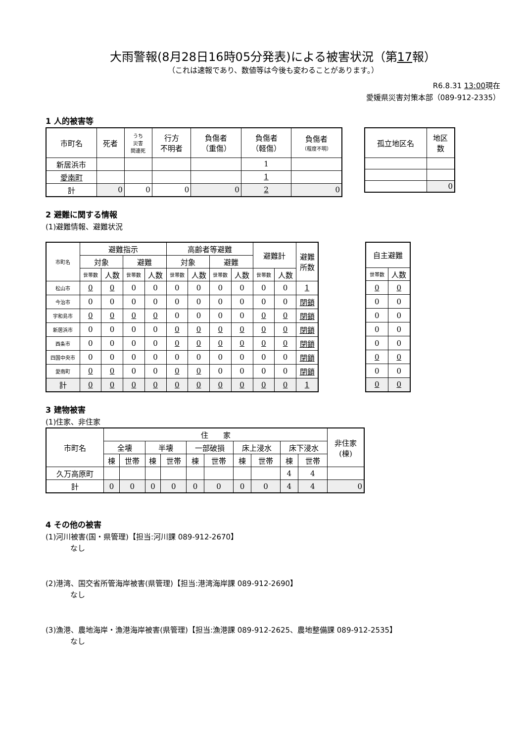大雨警報(8月28日16時05分発表)による被害状況（第17報）
（これは速報であり、数値等は今後も変わることがあります。）
R6.8.31 13:00現在
愛媛県災害対策本部（089-912-2335）
1 人的被害等
| 市町名 | 死者 | うち 災害 関連死 | 行方 不明者 | 負傷者 （重傷） | 負傷者 （軽傷） | 負傷者 （程度不明） |
| 新居浜市 | | | | | 1 | |
| 愛南町 | | | | | 1 | |
| 計 | 0 | 0 | 0 | 0 | 2 | 0 |
| 孤立地区名 | 地区 数 |
| | 0 |
2 避難に関する情報
(1)避難情報、避難状況
| 市町名 | 避難指示 | | | | 高齢者等避難 | | | | 避難計 | | 避難 所数 |
| | 対象 | | 避難 | | 対象 | | 避難 | | | | |
| | 世帯数 | 人数 | 世帯数 | 人数 | 世帯数 | 人数 | 世帯数 | 人数 | 世帯数 | 人数 | |
| 松山市 | 0 | 0 | 0 | 0 | 0 | 0 | 0 | 0 | 0 | 0 | 1 |
| 今治市 | 0 | 0 | 0 | 0 | 0 | 0 | 0 | 0 | 0 | 0 | 閉鎖 |
| 宇和島市 | 0 | 0 | 0 | 0 | 0 | 0 | 0 | 0 | 0 | 0 | 閉鎖 |
| 新居浜市 | 0 | 0 | 0 | 0 | 0 | 0 | 0 | 0 | 0 | 0 | 閉鎖 |
| 西条市 | 0 | 0 | 0 | 0 | 0 | 0 | 0 | 0 | 0 | 0 | 閉鎖 |
| 四国中央市 | 0 | 0 | 0 | 0 | 0 | 0 | 0 | 0 | 0 | 0 | 閉鎖 |
| 愛南町 | 0 | 0 | 0 | 0 | 0 | 0 | 0 | 0 | 0 | 0 | 閉鎖 |
| 計 | 0 | 0 | 0 | 0 | 0 | 0 | 0 | 0 | 0 | 0 | 1 |
| 自主避難 | |
| 世帯数 | 人数 |
| 0 | 0 |
| 0 | 0 |
| 0 | 0 |
| 0 | 0 |
| 0 | 0 |
| 0 | 0 |
| 0 | 0 |
| 0 | 0 |
3 建物被害
(1)住家、非住家
| 市町名 | 住 家 | | | | | | | | | | 非住家 (棟) |
| | 全壊 | | 半壊 | | 一部破損 | | 床上浸水 | | 床下浸水 | | |
| | 棟 | 世帯 | 棟 | 世帯 | 棟 | 世帯 | 棟 | 世帯 | 棟 | 世帯 | |
| 久万高原町 | | | | | | | | | 4 | 4 | |
| 計 | 0 | 0 | 0 | 0 | 0 | 0 | 0 | 0 | 4 | 4 | 0 |
4 その他の被害
(1)河川被害(国・県管理)【担当:河川課 089-912-2670】
なし
(2)港湾、国交省所管海岸被害(県管理)【担当:港湾海岸課 089-912-2690】
なし
(3)漁港、農地海岸・漁港海岸被害(県管理)【担当:漁港課 089-912-2625、農地整備課 089-912-2535】
なし